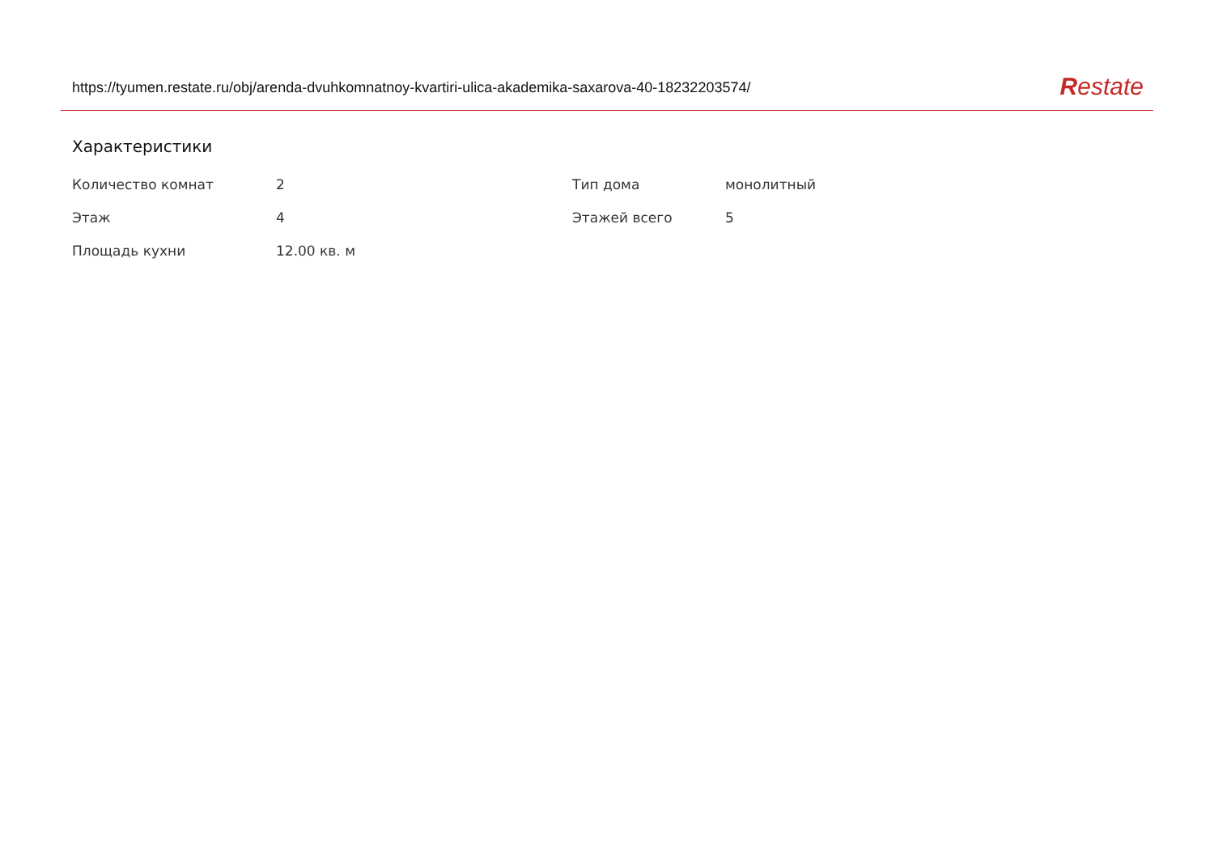https://tyumen.restate.ru/obj/arenda-dvuhkomnatnoy-kvartiri-ulica-akademika-saxarova-40-18232203574/
Restate
Характеристики
| Количество комнат | 2 | Тип дома | монолитный |
| Этаж | 4 | Этажей всего | 5 |
| Площадь кухни | 12.00 кв. м | | |